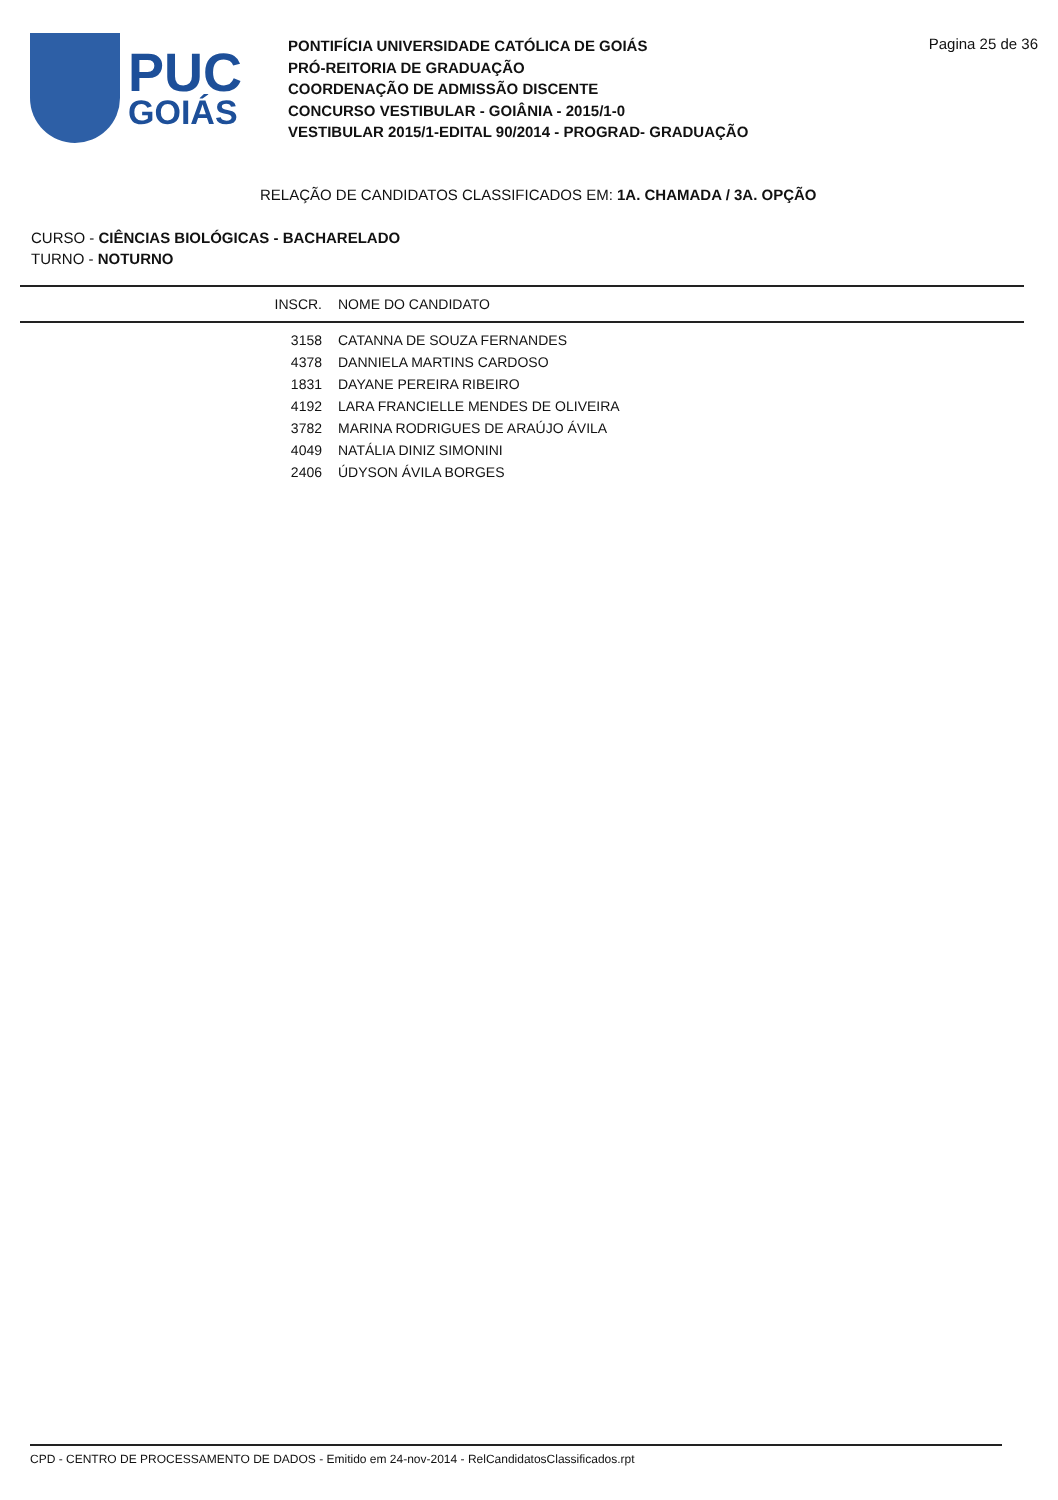PUC
GOIÁS
PONTIFÍCIA UNIVERSIDADE CATÓLICA DE GOIÁS
PRÓ-REITORIA DE GRADUAÇÃO
COORDENAÇÃO DE ADMISSÃO DISCENTE
CONCURSO VESTIBULAR - GOIÂNIA - 2015/1-0
VESTIBULAR 2015/1-EDITAL 90/2014 - PROGRAD- GRADUAÇÃO
Pagina 25 de 36
RELAÇÃO DE CANDIDATOS CLASSIFICADOS EM: 1A. CHAMADA / 3A. OPÇÃO
CURSO - CIÊNCIAS BIOLÓGICAS - BACHARELADO
TURNO - NOTURNO
| INSCR. | NOME DO CANDIDATO |
| --- | --- |
| 3158 | CATANNA DE SOUZA FERNANDES |
| 4378 | DANNIELA MARTINS CARDOSO |
| 1831 | DAYANE PEREIRA RIBEIRO |
| 4192 | LARA FRANCIELLE MENDES DE OLIVEIRA |
| 3782 | MARINA RODRIGUES DE ARAÚJO ÁVILA |
| 4049 | NATÁLIA DINIZ SIMONINI |
| 2406 | ÚDYSON ÁVILA BORGES |
CPD - CENTRO DE PROCESSAMENTO DE DADOS - Emitido em 24-nov-2014 - RelCandidatosClassificados.rpt